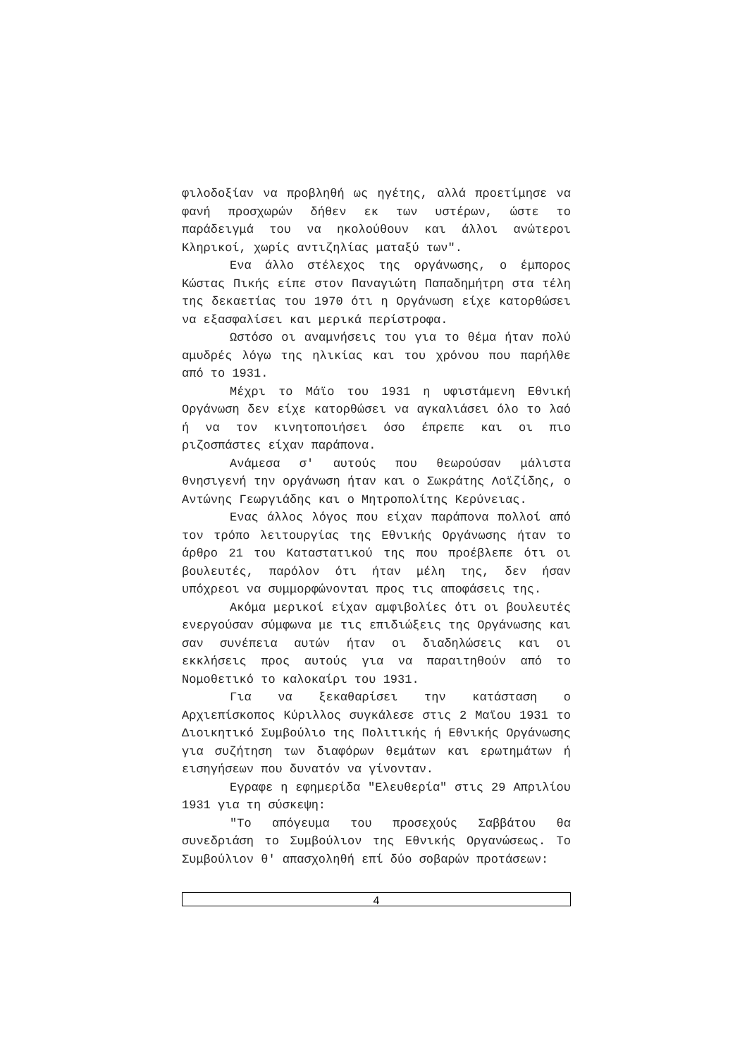φιλοδοξίαν να προβληθή ως ηγέτης, αλλά προετίμησε να φανή προσχωρών δήθεν εκ των υστέρων, ώστε το παράδειγμά του να ηκολούθουν και άλλοι ανώτεροι Κληρικοί, χωρίς αντιζηλίας ματαξύ των".
Ενα άλλο στέλεχος της οργάνωσης, ο έμπορος Κώστας Πικής είπε στον Παναγιώτη Παπαδημήτρη στα τέλη της δεκαετίας του 1970 ότι η Οργάνωση είχε κατορθώσει να εξασφαλίσει και μερικά περίστροφα.
Ωστόσο οι αναμνήσεις του για το θέμα ήταν πολύ αμυδρές λόγω της ηλικίας και του χρόνου που παρήλθε από το 1931.
Μέχρι το Μάϊο του 1931 η υφιστάμενη Εθνική Οργάνωση δεν είχε κατορθώσει να αγκαλιάσει όλο το λαό ή να τον κινητοποιήσει όσο έπρεπε και οι πιο ριζοσπάστες είχαν παράπονα.
Ανάμεσα σ' αυτούς που θεωρούσαν μάλιστα θνησιγενή την οργάνωση ήταν και ο Σωκράτης Λοϊζίδης, ο Αντώνης Γεωργιάδης και ο Μητροπολίτης Κερύνειας.
Ενας άλλος λόγος που είχαν παράπονα πολλοί από τον τρόπο λειτουργίας της Εθνικής Οργάνωσης ήταν το άρθρο 21 του Καταστατικού της που προέβλεπε ότι οι βουλευτές, παρόλον ότι ήταν μέλη της, δεν ήσαν υπόχρεοι να συμμορφώνονται προς τις αποφάσεις της.
Ακόμα μερικοί είχαν αμφιβολίες ότι οι βουλευτές ενεργούσαν σύμφωνα με τις επιδιώξεις της Οργάνωσης και σαν συνέπεια αυτών ήταν οι διαδηλώσεις και οι εκκλήσεις προς αυτούς για να παραιτηθούν από το Νομοθετικό το καλοκαίρι του 1931.
Για να ξεκαθαρίσει την κατάσταση ο Αρχιεπίσκοπος Κύριλλος συγκάλεσε στις 2 Μαϊου 1931 το Διοικητικό Συμβούλιο της Πολιτικής ή Εθνικής Οργάνωσης για συζήτηση των διαφόρων θεμάτων και ερωτημάτων ή εισηγήσεων που δυνατόν να γίνονταν.
Εγραφε η εφημερίδα "Ελευθερία" στις 29 Απριλίου 1931 για τη σύσκεψη:
"Το απόγευμα του προσεχούς Σαββάτου θα συνεδριάση το Συμβούλιον της Εθνικής Οργανώσεως. Το Συμβούλιον θ' απασχοληθή επί δύο σοβαρών προτάσεων:
4